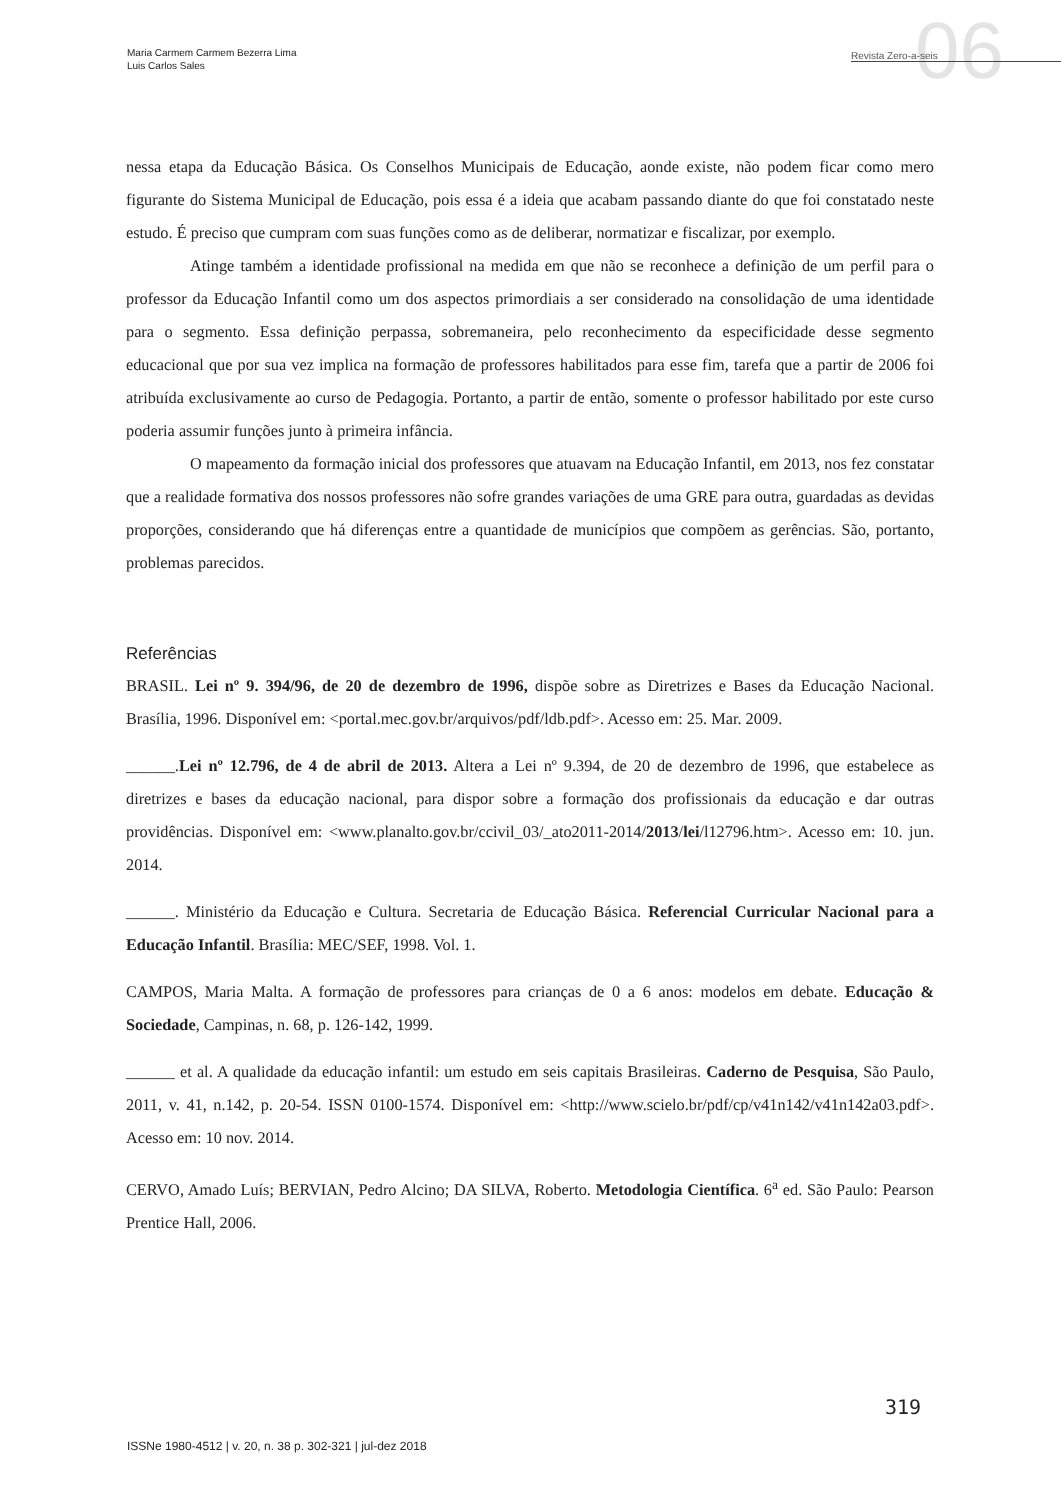Maria Carmem Carmem Bezerra Lima
Luis Carlos Sales
06 Revista Zero-a-seis
nessa etapa da Educação Básica. Os Conselhos Municipais de Educação, aonde existe, não podem ficar como mero figurante do Sistema Municipal de Educação, pois essa é a ideia que acabam passando diante do que foi constatado neste estudo. É preciso que cumpram com suas funções como as de deliberar, normatizar e fiscalizar, por exemplo.
Atinge também a identidade profissional na medida em que não se reconhece a definição de um perfil para o professor da Educação Infantil como um dos aspectos primordiais a ser considerado na consolidação de uma identidade para o segmento. Essa definição perpassa, sobremaneira, pelo reconhecimento da especificidade desse segmento educacional que por sua vez implica na formação de professores habilitados para esse fim, tarefa que a partir de 2006 foi atribuída exclusivamente ao curso de Pedagogia. Portanto, a partir de então, somente o professor habilitado por este curso poderia assumir funções junto à primeira infância.
O mapeamento da formação inicial dos professores que atuavam na Educação Infantil, em 2013, nos fez constatar que a realidade formativa dos nossos professores não sofre grandes variações de uma GRE para outra, guardadas as devidas proporções, considerando que há diferenças entre a quantidade de municípios que compõem as gerências. São, portanto, problemas parecidos.
Referências
BRASIL. Lei nº 9. 394/96, de 20 de dezembro de 1996, dispõe sobre as Diretrizes e Bases da Educação Nacional. Brasília, 1996. Disponível em: <portal.mec.gov.br/arquivos/pdf/ldb.pdf>. Acesso em: 25. Mar. 2009.
______.Lei nº 12.796, de 4 de abril de 2013. Altera a Lei nº 9.394, de 20 de dezembro de 1996, que estabelece as diretrizes e bases da educação nacional, para dispor sobre a formação dos profissionais da educação e dar outras providências. Disponível em: <www.planalto.gov.br/ccivil_03/_ato2011-2014/2013/lei/l12796.htm>. Acesso em: 10. jun. 2014.
______. Ministério da Educação e Cultura. Secretaria de Educação Básica. Referencial Curricular Nacional para a Educação Infantil. Brasília: MEC/SEF, 1998. Vol. 1.
CAMPOS, Maria Malta. A formação de professores para crianças de 0 a 6 anos: modelos em debate. Educação & Sociedade, Campinas, n. 68, p. 126-142, 1999.
______ et al. A qualidade da educação infantil: um estudo em seis capitais Brasileiras. Caderno de Pesquisa, São Paulo, 2011, v. 41, n.142, p. 20-54. ISSN 0100-1574. Disponível em: <http://www.scielo.br/pdf/cp/v41n142/v41n142a03.pdf>. Acesso em: 10 nov. 2014.
CERVO, Amado Luís; BERVIAN, Pedro Alcino; DA SILVA, Roberto. Metodologia Científica. 6<sup>a</sup> ed. São Paulo: Pearson Prentice Hall, 2006.
319
ISSNe 1980-4512 | v. 20, n. 38 p. 302-321 | jul-dez 2018